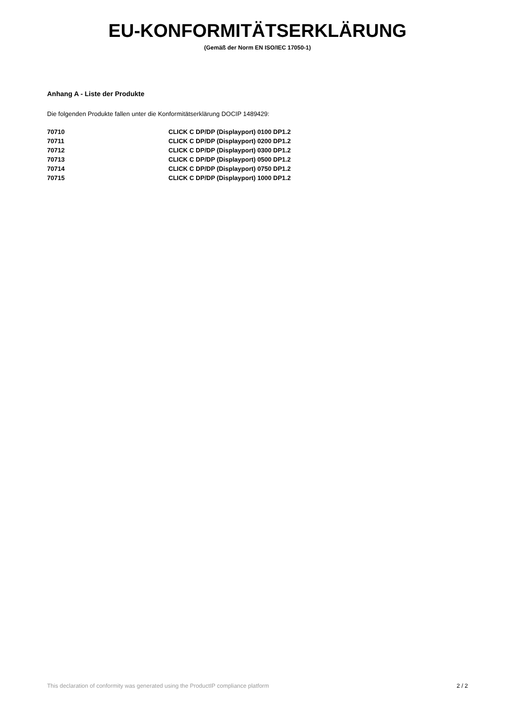EU-KONFORMITÄTSERKLÄRUNG
(Gemäß der Norm EN ISO/IEC 17050-1)
Anhang A - Liste der Produkte
Die folgenden Produkte fallen unter die Konformitätserklärung DOCIP 1489429:
| 70710 | CLICK C DP/DP (Displayport) 0100 DP1.2 |
| 70711 | CLICK C DP/DP (Displayport) 0200 DP1.2 |
| 70712 | CLICK C DP/DP (Displayport) 0300 DP1.2 |
| 70713 | CLICK C DP/DP (Displayport) 0500 DP1.2 |
| 70714 | CLICK C DP/DP (Displayport) 0750 DP1.2 |
| 70715 | CLICK C DP/DP (Displayport) 1000 DP1.2 |
This declaration of conformity was generated using the ProductIP compliance platform 2 / 2